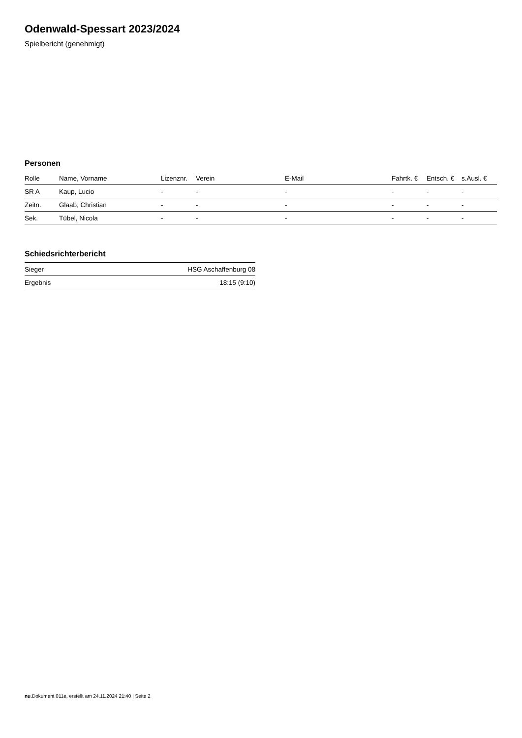Odenwald-Spessart 2023/2024
Spielbericht (genehmigt)
Personen
| Rolle | Name, Vorname | Lizenznr. | Verein | E-Mail | Fahrtk. € | Entsch. € | s.Ausl. € |
| --- | --- | --- | --- | --- | --- | --- | --- |
| SR A | Kaup, Lucio | - | - | - | - | - | - |
| Zeitn. | Glaab, Christian | - | - | - | - | - | - |
| Sek. | Tübel, Nicola | - | - | - | - | - | - |
Schiedsrichterbericht
| Sieger | HSG Aschaffenburg 08 |
| Ergebnis | 18:15 (9:10) |
nu.Dokument 011e, erstellt am 24.11.2024 21:40 | Seite 2